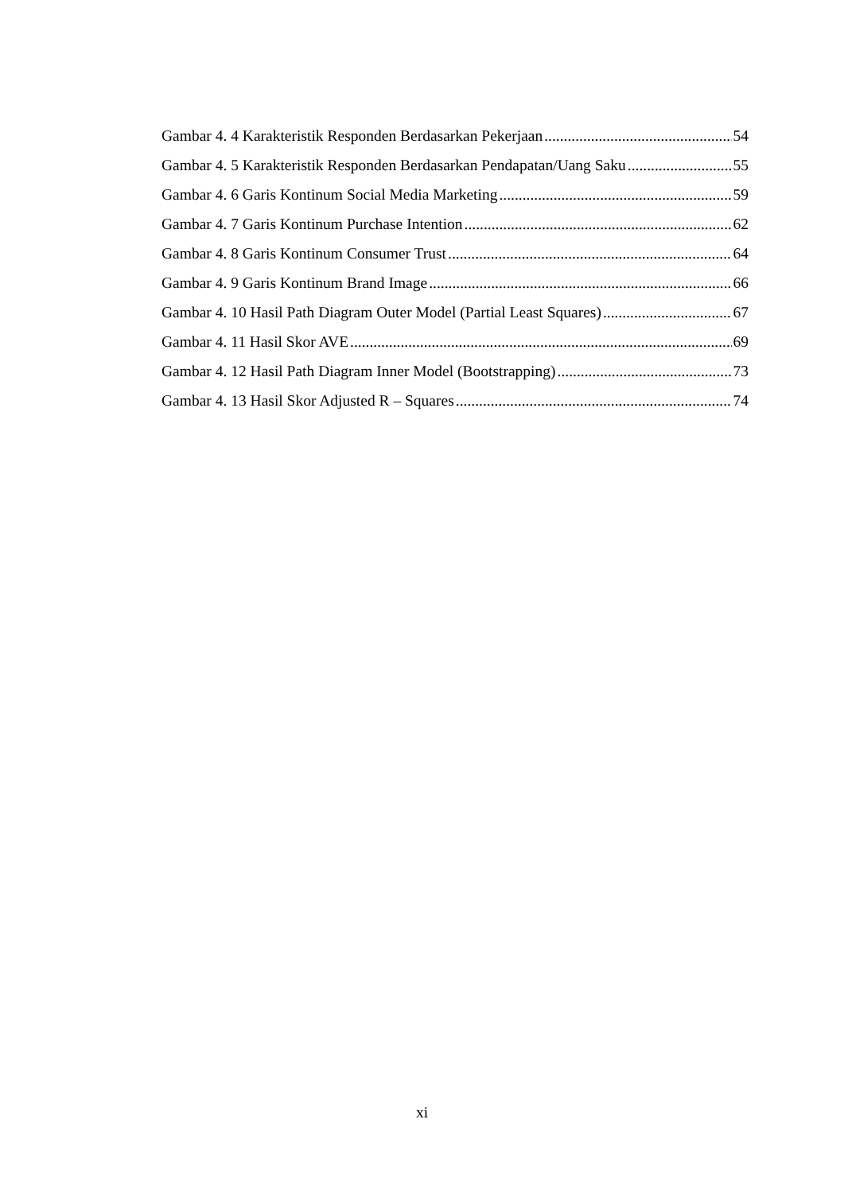Gambar 4. 4 Karakteristik Responden Berdasarkan Pekerjaan 54
Gambar 4. 5 Karakteristik Responden Berdasarkan Pendapatan/Uang Saku 55
Gambar 4. 6 Garis Kontinum Social Media Marketing 59
Gambar 4. 7 Garis Kontinum Purchase Intention 62
Gambar 4. 8 Garis Kontinum Consumer Trust 64
Gambar 4. 9 Garis Kontinum Brand Image 66
Gambar 4. 10 Hasil Path Diagram Outer Model (Partial Least Squares) 67
Gambar 4. 11 Hasil Skor AVE 69
Gambar 4. 12 Hasil Path Diagram Inner Model (Bootstrapping) 73
Gambar 4. 13 Hasil Skor Adjusted R – Squares 74
xi